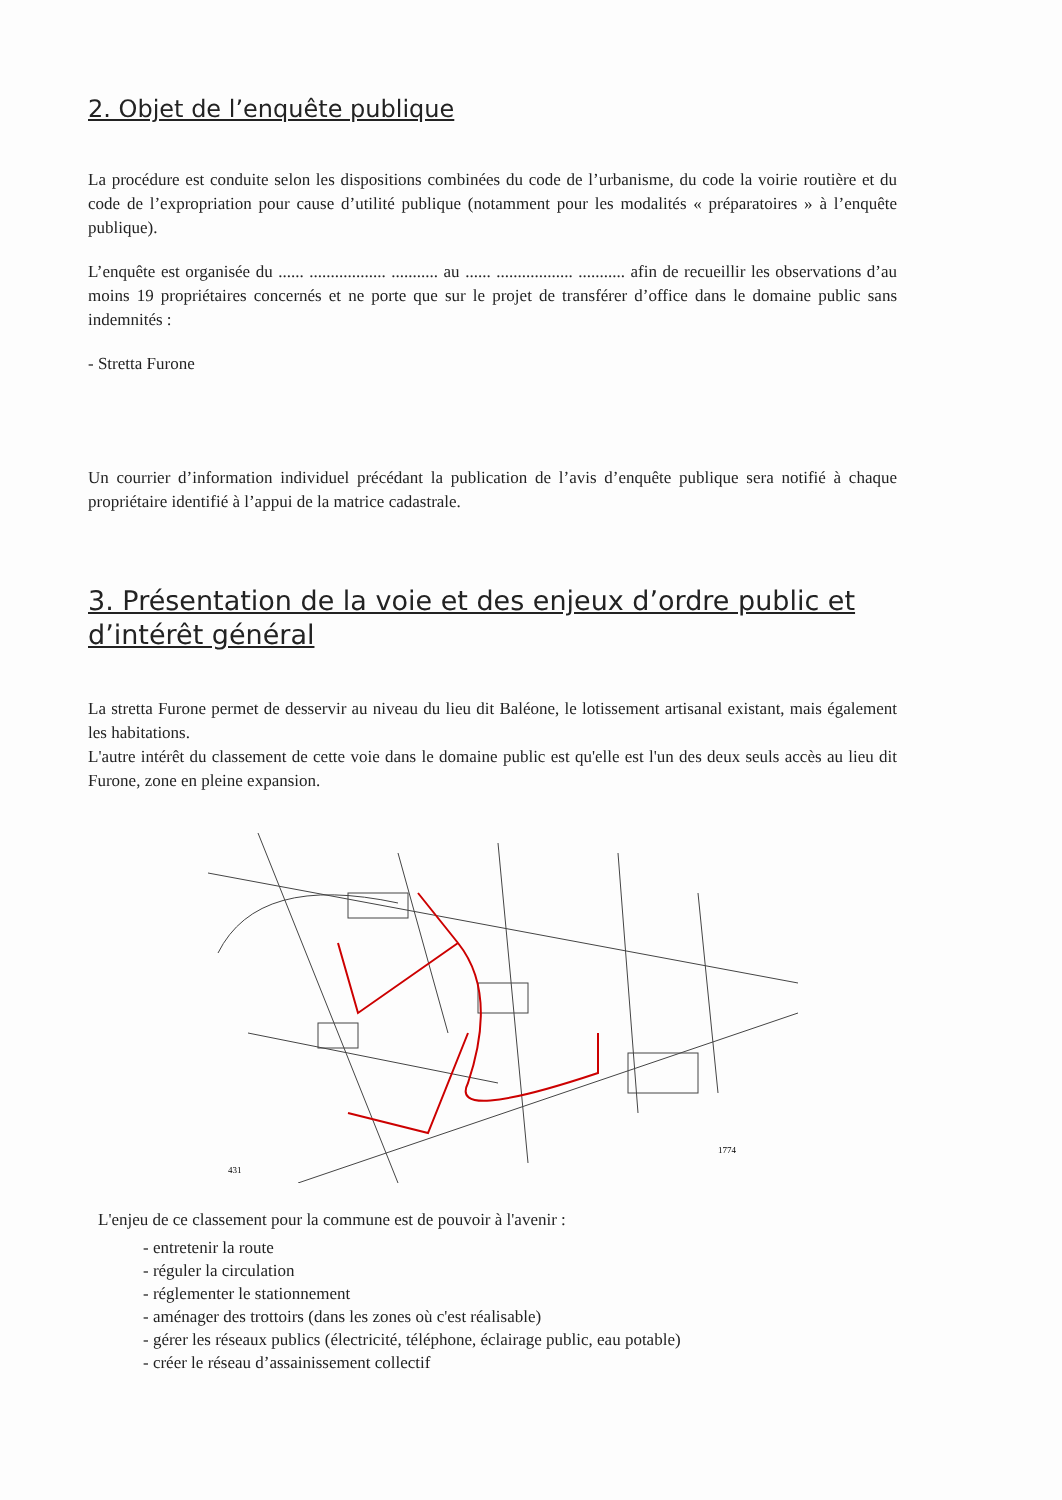2. Objet de l’enquête publique
La procédure est conduite selon les dispositions combinées du code de l’urbanisme, du code la voirie routière et du code de l’expropriation pour cause d’utilité publique (notamment pour les modalités « préparatoires » à l’enquête publique).
L’enquête est organisée du ...... .................. ........... au ...... .................. ........... afin de recueillir les observations d’au moins 19 propriétaires concernés et ne porte que sur le projet de transférer d’office dans le domaine public sans indemnités :
- Stretta Furone
Un courrier d’information individuel précédant la publication de l’avis d’enquête publique sera notifié à chaque propriétaire identifié à l’appui de la matrice cadastrale.
3. Présentation de la voie et des enjeux d’ordre public et d’intérêt général
La stretta Furone permet de desservir au niveau du lieu dit Baléone, le lotissement artisanal existant, mais également les habitations.
L'autre intérêt du classement de cette voie dans le domaine public est qu'elle est l'un des deux seuls accès au lieu dit Furone, zone en pleine expansion.
431
1774
L'enjeu de ce classement pour la commune est de pouvoir à l'avenir :
- entretenir la route
- réguler la circulation
- réglementer le stationnement
- aménager des trottoirs (dans les zones où c'est réalisable)
- gérer les réseaux publics (électricité, téléphone, éclairage public, eau potable)
- créer le réseau d’assainissement collectif